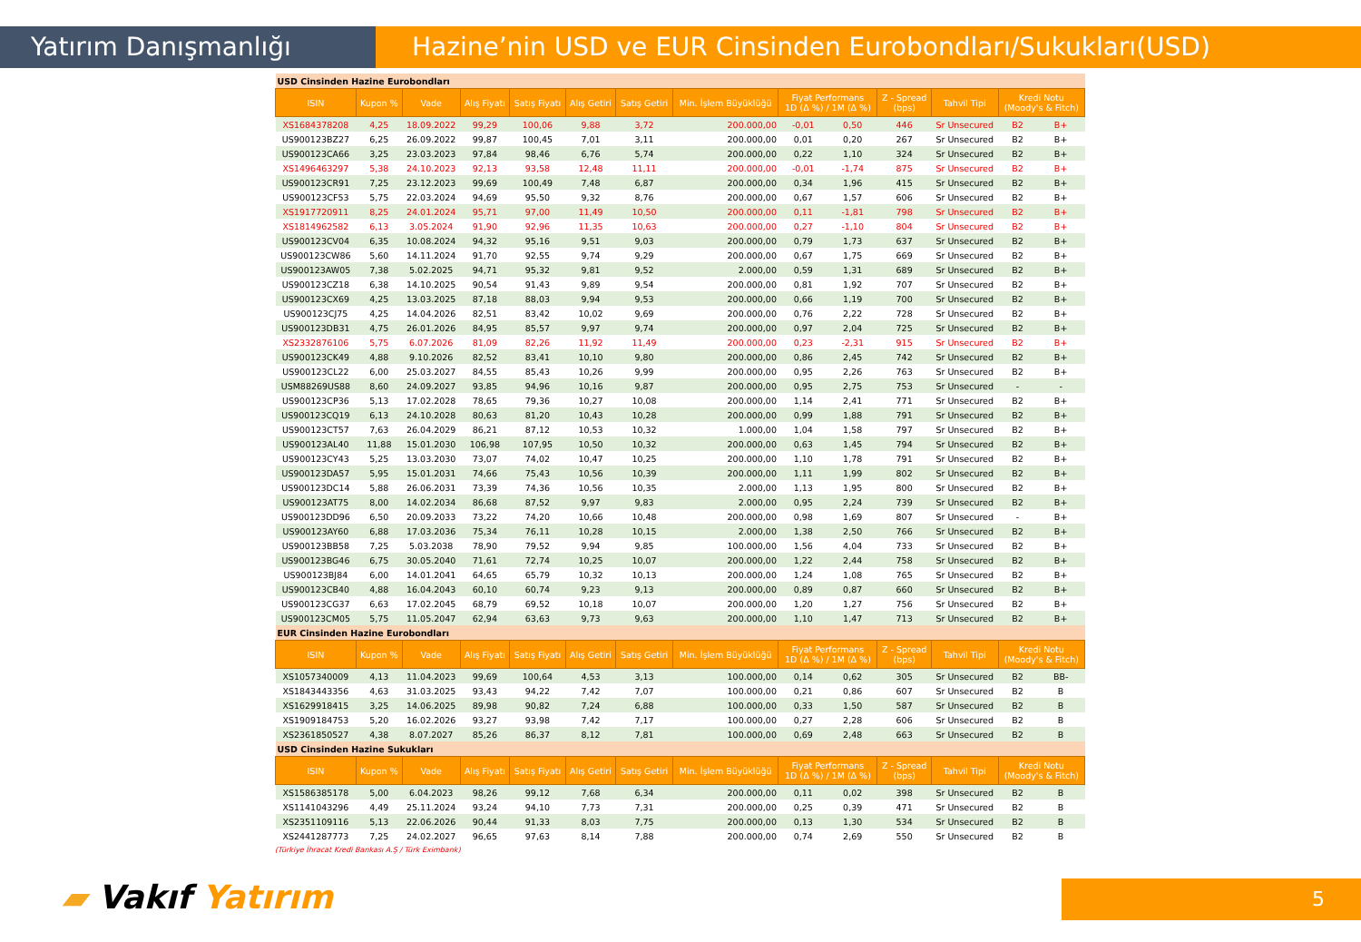Yatırım Danışmanlığı Hazine’nin USD ve EUR Cinsinden Eurobondları/Sukukları(USD)
| USD Cinsinden Hazine Eurobondları | | | | | | | | | | | | | |
| ISIN | Kupon % | Vade | Alış Fiyatı | Satış Fiyatı | Alış Getiri | Satış Getiri | Min. İşlem Büyüklüğü | Fiyat Performans 1D (Δ %) / 1M (Δ %) | | Z - Spread (bps) | Tahvil Tipi | Kredi Notu (Moody's & Fitch) | |
| XS1684378208 | 4,25 | 18.09.2022 | 99,29 | 100,06 | 9,88 | 3,72 | 200.000,00 | -0,01 | 0,50 | 446 | Sr Unsecured | B2 | B+ |
| US900123BZ27 | 6,25 | 26.09.2022 | 99,87 | 100,45 | 7,01 | 3,11 | 200.000,00 | 0,01 | 0,20 | 267 | Sr Unsecured | B2 | B+ |
| US900123CA66 | 3,25 | 23.03.2023 | 97,84 | 98,46 | 6,76 | 5,74 | 200.000,00 | 0,22 | 1,10 | 324 | Sr Unsecured | B2 | B+ |
| XS1496463297 | 5,38 | 24.10.2023 | 92,13 | 93,58 | 12,48 | 11,11 | 200.000,00 | -0,01 | -1,74 | 875 | Sr Unsecured | B2 | B+ |
| US900123CR91 | 7,25 | 23.12.2023 | 99,69 | 100,49 | 7,48 | 6,87 | 200.000,00 | 0,34 | 1,96 | 415 | Sr Unsecured | B2 | B+ |
| US900123CF53 | 5,75 | 22.03.2024 | 94,69 | 95,50 | 9,32 | 8,76 | 200.000,00 | 0,67 | 1,57 | 606 | Sr Unsecured | B2 | B+ |
| XS1917720911 | 8,25 | 24.01.2024 | 95,71 | 97,00 | 11,49 | 10,50 | 200.000,00 | 0,11 | -1,81 | 798 | Sr Unsecured | B2 | B+ |
| XS1814962582 | 6,13 | 3.05.2024 | 91,90 | 92,96 | 11,35 | 10,63 | 200.000,00 | 0,27 | -1,10 | 804 | Sr Unsecured | B2 | B+ |
| US900123CV04 | 6,35 | 10.08.2024 | 94,32 | 95,16 | 9,51 | 9,03 | 200.000,00 | 0,79 | 1,73 | 637 | Sr Unsecured | B2 | B+ |
| US900123CW86 | 5,60 | 14.11.2024 | 91,70 | 92,55 | 9,74 | 9,29 | 200.000,00 | 0,67 | 1,75 | 669 | Sr Unsecured | B2 | B+ |
| US900123AW05 | 7,38 | 5.02.2025 | 94,71 | 95,32 | 9,81 | 9,52 | 2.000,00 | 0,59 | 1,31 | 689 | Sr Unsecured | B2 | B+ |
| US900123CZ18 | 6,38 | 14.10.2025 | 90,54 | 91,43 | 9,89 | 9,54 | 200.000,00 | 0,81 | 1,92 | 707 | Sr Unsecured | B2 | B+ |
| US900123CX69 | 4,25 | 13.03.2025 | 87,18 | 88,03 | 9,94 | 9,53 | 200.000,00 | 0,66 | 1,19 | 700 | Sr Unsecured | B2 | B+ |
| US900123CJ75 | 4,25 | 14.04.2026 | 82,51 | 83,42 | 10,02 | 9,69 | 200.000,00 | 0,76 | 2,22 | 728 | Sr Unsecured | B2 | B+ |
| US900123DB31 | 4,75 | 26.01.2026 | 84,95 | 85,57 | 9,97 | 9,74 | 200.000,00 | 0,97 | 2,04 | 725 | Sr Unsecured | B2 | B+ |
| XS2332876106 | 5,75 | 6.07.2026 | 81,09 | 82,26 | 11,92 | 11,49 | 200.000,00 | 0,23 | -2,31 | 915 | Sr Unsecured | B2 | B+ |
| US900123CK49 | 4,88 | 9.10.2026 | 82,52 | 83,41 | 10,10 | 9,80 | 200.000,00 | 0,86 | 2,45 | 742 | Sr Unsecured | B2 | B+ |
| US900123CL22 | 6,00 | 25.03.2027 | 84,55 | 85,43 | 10,26 | 9,99 | 200.000,00 | 0,95 | 2,26 | 763 | Sr Unsecured | B2 | B+ |
| USM88269US88 | 8,60 | 24.09.2027 | 93,85 | 94,96 | 10,16 | 9,87 | 200.000,00 | 0,95 | 2,75 | 753 | Sr Unsecured | - | - |
| US900123CP36 | 5,13 | 17.02.2028 | 78,65 | 79,36 | 10,27 | 10,08 | 200.000,00 | 1,14 | 2,41 | 771 | Sr Unsecured | B2 | B+ |
| US900123CQ19 | 6,13 | 24.10.2028 | 80,63 | 81,20 | 10,43 | 10,28 | 200.000,00 | 0,99 | 1,88 | 791 | Sr Unsecured | B2 | B+ |
| US900123CT57 | 7,63 | 26.04.2029 | 86,21 | 87,12 | 10,53 | 10,32 | 1.000,00 | 1,04 | 1,58 | 797 | Sr Unsecured | B2 | B+ |
| US900123AL40 | 11,88 | 15.01.2030 | 106,98 | 107,95 | 10,50 | 10,32 | 200.000,00 | 0,63 | 1,45 | 794 | Sr Unsecured | B2 | B+ |
| US900123CY43 | 5,25 | 13.03.2030 | 73,07 | 74,02 | 10,47 | 10,25 | 200.000,00 | 1,10 | 1,78 | 791 | Sr Unsecured | B2 | B+ |
| US900123DA57 | 5,95 | 15.01.2031 | 74,66 | 75,43 | 10,56 | 10,39 | 200.000,00 | 1,11 | 1,99 | 802 | Sr Unsecured | B2 | B+ |
| US900123DC14 | 5,88 | 26.06.2031 | 73,39 | 74,36 | 10,56 | 10,35 | 2.000,00 | 1,13 | 1,95 | 800 | Sr Unsecured | B2 | B+ |
| US900123AT75 | 8,00 | 14.02.2034 | 86,68 | 87,52 | 9,97 | 9,83 | 2.000,00 | 0,95 | 2,24 | 739 | Sr Unsecured | B2 | B+ |
| US900123DD96 | 6,50 | 20.09.2033 | 73,22 | 74,20 | 10,66 | 10,48 | 200.000,00 | 0,98 | 1,69 | 807 | Sr Unsecured | - | B+ |
| US900123AY60 | 6,88 | 17.03.2036 | 75,34 | 76,11 | 10,28 | 10,15 | 2.000,00 | 1,38 | 2,50 | 766 | Sr Unsecured | B2 | B+ |
| US900123BB58 | 7,25 | 5.03.2038 | 78,90 | 79,52 | 9,94 | 9,85 | 100.000,00 | 1,56 | 4,04 | 733 | Sr Unsecured | B2 | B+ |
| US900123BG46 | 6,75 | 30.05.2040 | 71,61 | 72,74 | 10,25 | 10,07 | 200.000,00 | 1,22 | 2,44 | 758 | Sr Unsecured | B2 | B+ |
| US900123BJ84 | 6,00 | 14.01.2041 | 64,65 | 65,79 | 10,32 | 10,13 | 200.000,00 | 1,24 | 1,08 | 765 | Sr Unsecured | B2 | B+ |
| US900123CB40 | 4,88 | 16.04.2043 | 60,10 | 60,74 | 9,23 | 9,13 | 200.000,00 | 0,89 | 0,87 | 660 | Sr Unsecured | B2 | B+ |
| US900123CG37 | 6,63 | 17.02.2045 | 68,79 | 69,52 | 10,18 | 10,07 | 200.000,00 | 1,20 | 1,27 | 756 | Sr Unsecured | B2 | B+ |
| US900123CM05 | 5,75 | 11.05.2047 | 62,94 | 63,63 | 9,73 | 9,63 | 200.000,00 | 1,10 | 1,47 | 713 | Sr Unsecured | B2 | B+ |
| EUR Cinsinden Hazine Eurobondları | | | | | | | | | | | | | |
| ISIN | Kupon % | Vade | Alış Fiyatı | Satış Fiyatı | Alış Getiri | Satış Getiri | Min. İşlem Büyüklüğü | Fiyat Performans 1D (Δ %) / 1M (Δ %) | | Z - Spread (bps) | Tahvil Tipi | Kredi Notu (Moody's & Fitch) | |
| XS1057340009 | 4,13 | 11.04.2023 | 99,69 | 100,64 | 4,53 | 3,13 | 100.000,00 | 0,14 | 0,62 | 305 | Sr Unsecured | B2 | BB- |
| XS1843443356 | 4,63 | 31.03.2025 | 93,43 | 94,22 | 7,42 | 7,07 | 100.000,00 | 0,21 | 0,86 | 607 | Sr Unsecured | B2 | B |
| XS1629918415 | 3,25 | 14.06.2025 | 89,98 | 90,82 | 7,24 | 6,88 | 100.000,00 | 0,33 | 1,50 | 587 | Sr Unsecured | B2 | B |
| XS1909184753 | 5,20 | 16.02.2026 | 93,27 | 93,98 | 7,42 | 7,17 | 100.000,00 | 0,27 | 2,28 | 606 | Sr Unsecured | B2 | B |
| XS2361850527 | 4,38 | 8.07.2027 | 85,26 | 86,37 | 8,12 | 7,81 | 100.000,00 | 0,69 | 2,48 | 663 | Sr Unsecured | B2 | B |
| USD Cinsinden Hazine Sukukları | | | | | | | | | | | | | |
| ISIN | Kupon % | Vade | Alış Fiyatı | Satış Fiyatı | Alış Getiri | Satış Getiri | Min. İşlem Büyüklüğü | Fiyat Performans 1D (Δ %) / 1M (Δ %) | | Z - Spread (bps) | Tahvil Tipi | Kredi Notu (Moody's & Fitch) | |
| XS1586385178 | 5,00 | 6.04.2023 | 98,26 | 99,12 | 7,68 | 6,34 | 200.000,00 | 0,11 | 0,02 | 398 | Sr Unsecured | B2 | B |
| XS1141043296 | 4,49 | 25.11.2024 | 93,24 | 94,10 | 7,73 | 7,31 | 200.000,00 | 0,25 | 0,39 | 471 | Sr Unsecured | B2 | B |
| XS2351109116 | 5,13 | 22.06.2026 | 90,44 | 91,33 | 8,03 | 7,75 | 200.000,00 | 0,13 | 1,30 | 534 | Sr Unsecured | B2 | B |
| XS2441287773 | 7,25 | 24.02.2027 | 96,65 | 97,63 | 8,14 | 7,88 | 200.000,00 | 0,74 | 2,69 | 550 | Sr Unsecured | B2 | B |
(Türkiye İhracat Kredi Bankası A.Ş / Türk Eximbank)
▰ Vakıf Yatırım 5